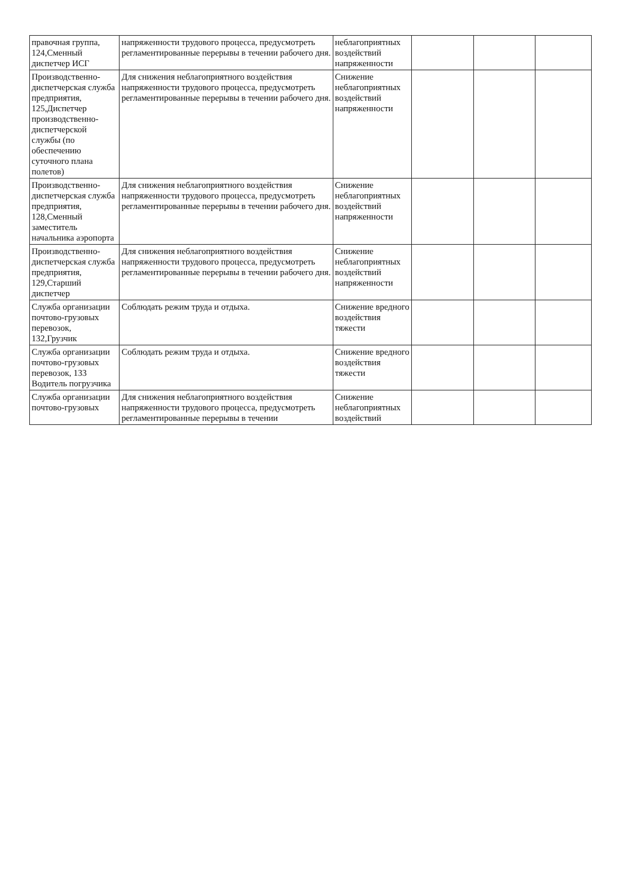| правочная группа, 124,Сменный диспетчер ИСГ | напряженности трудового процесса, предусмотреть регламентированные перерывы в течении рабочего дня. | неблагоприятных воздействий напряженности | | | |
| Производственно-диспетчерская служба предприятия, 125,Диспетчер производственно-диспетчерской службы (по обеспечению суточного плана полетов) | Для снижения неблагоприятного воздействия напряженности трудового процесса, предусмотреть регламентированные перерывы в течении рабочего дня. | Снижение неблагоприятных воздействий напряженности | | | |
| Производственно-диспетчерская служба предприятия, 128,Сменный заместитель начальника аэропорта | Для снижения неблагоприятного воздействия напряженности трудового процесса, предусмотреть регламентированные перерывы в течении рабочего дня. | Снижение неблагоприятных воздействий напряженности | | | |
| Производственно-диспетчерская служба предприятия, 129,Старший диспетчер | Для снижения неблагоприятного воздействия напряженности трудового процесса, предусмотреть регламентированные перерывы в течении рабочего дня. | Снижение неблагоприятных воздействий напряженности | | | |
| Служба организации почтово-грузовых перевозок, 132,Грузчик | Соблюдать режим труда и отдыха. | Снижение вредного воздействия тяжести | | | |
| Служба организации почтово-грузовых перевозок, 133 Водитель погрузчика | Соблюдать режим труда и отдыха. | Снижение вредного воздействия тяжести | | | |
| Служба организации почтово-грузовых | Для снижения неблагоприятного воздействия напряженности трудового процесса, предусмотреть регламентированные перерывы в течении | Снижение неблагоприятных воздействий | | | |